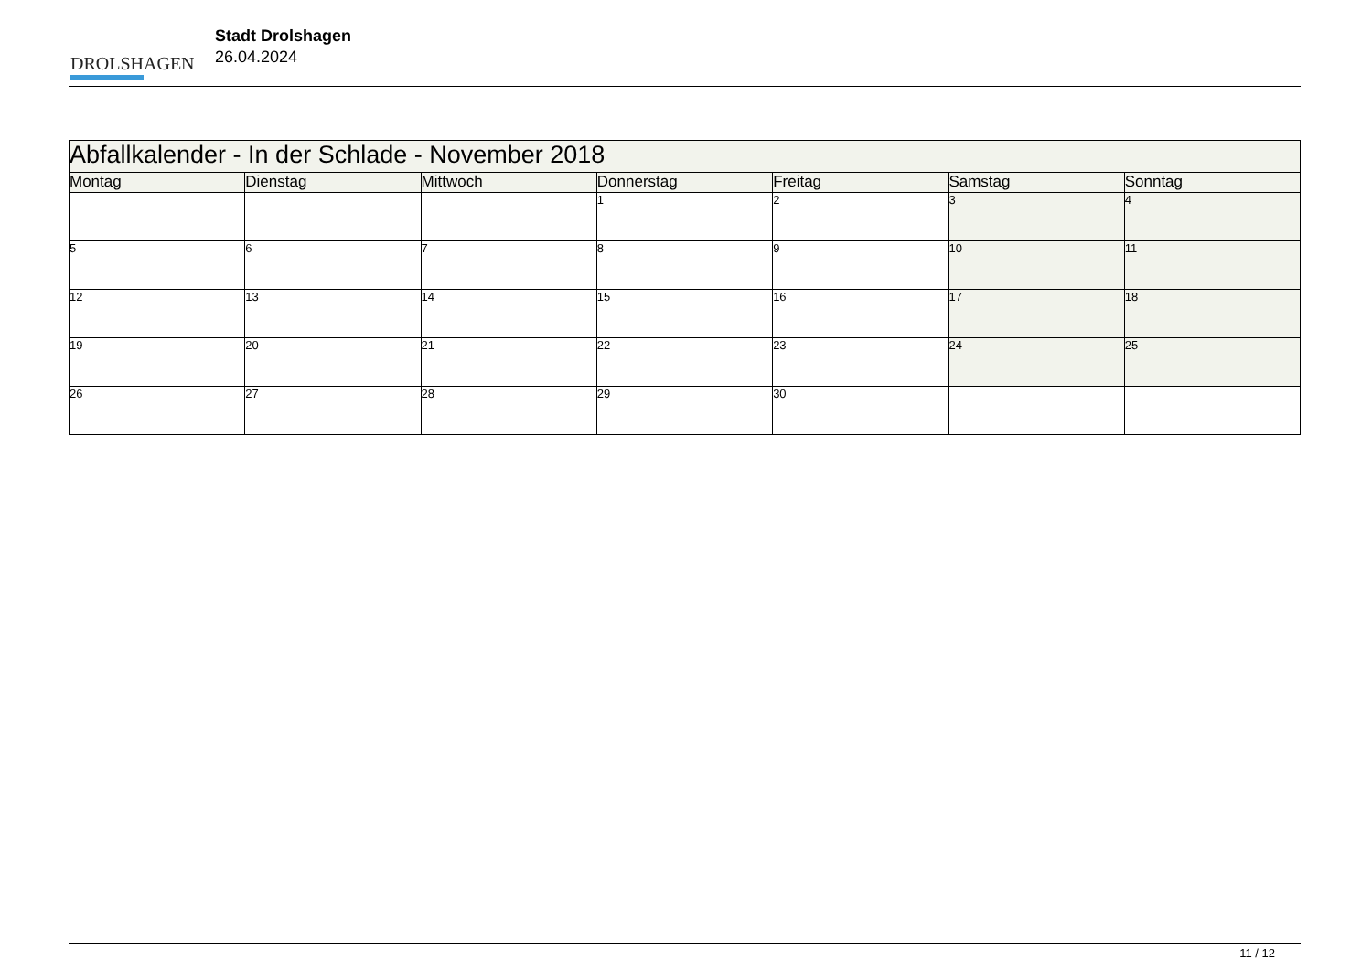DROLSHAGEN
Stadt Drolshagen
26.04.2024
| Abfallkalender - In der Schlade - November 2018 | | | | | | |
| Montag | Dienstag | Mittwoch | Donnerstag | Freitag | Samstag | Sonntag |
| | | | 1 | 2 | 3 | 4 |
| 5 | 6 | 7 | 8 | 9 | 10 | 11 |
| 12 | 13 | 14 | 15 | 16 | 17 | 18 |
| 19 | 20 | 21 | 22 | 23 | 24 | 25 |
| 26 | 27 | 28 | 29 | 30 | | |
11 / 12